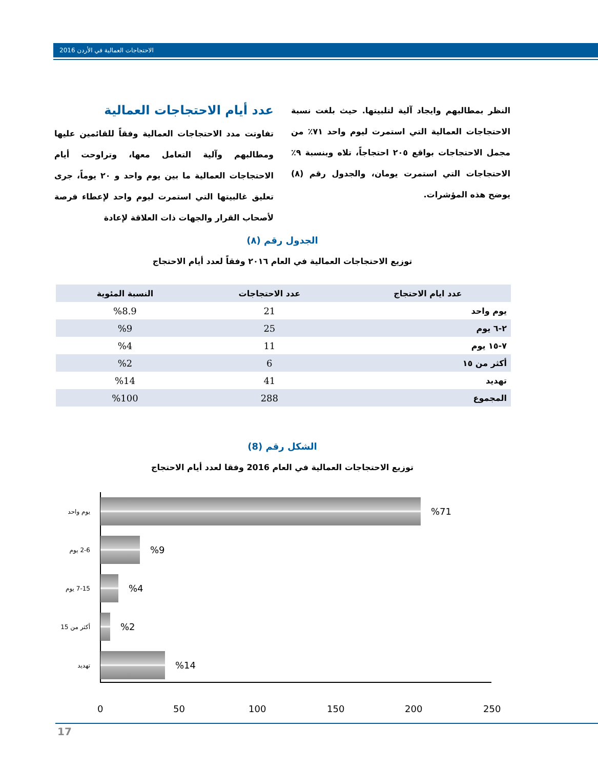2016 الاحتجاجات العمالية في الأردن
عدد أيام الاحتجاجات العمالية
تفاوتت مدد الاحتجاجات العمالية وفقاً للقائمين عليها ومطالبهم وآلية التعامل معها، وتراوحت أيام الاحتجاجات العمالية ما بين يوم واحد و ٢٠ يوماً، جرى تعليق غالبيتها التي استمرت ليوم واحد لإعطاء فرصة لأصحاب القرار والجهات ذات العلاقة لإعادة
النظر بمطالبهم وايجاد آلية لتلبيتها. حيث بلغت نسبة الاحتجاجات العمالية التي استمرت ليوم واحد ٧١٪ من مجمل الاحتجاجات بواقع ٢٠٥ احتجاجاً، تلاه وبنسبة ٩٪ الاحتجاجات التي استمرت يومان، والجدول رقم (٨) يوضح هذه المؤشرات.
الجدول رقم (٨)
توزيع الاحتجاجات العمالية في العام ٢٠١٦ وفقاً لعدد أيام الاحتجاج
| عدد ايام الاحتجاج | عدد الاحتجاجات | النسبة المئوية |
| --- | --- | --- |
| يوم واحد | 21 | %8.9 |
| ٢-٦ يوم | 25 | %9 |
| ٧-١٥ يوم | 11 | %4 |
| أكثر من ١٥ | 6 | %2 |
| تهديد | 41 | %14 |
| المجموع | 288 | %100 |
الشكل رقم (8)
توزيع الاحتجاجات العمالية في العام 2016 وفقا لعدد أيام الاحتجاج
يوم واحد
%71
2-6 يوم
%9
7-15 يوم
%4
أكثر من 15
%2
تهديد
%14
0 50 100 150 200 250
17